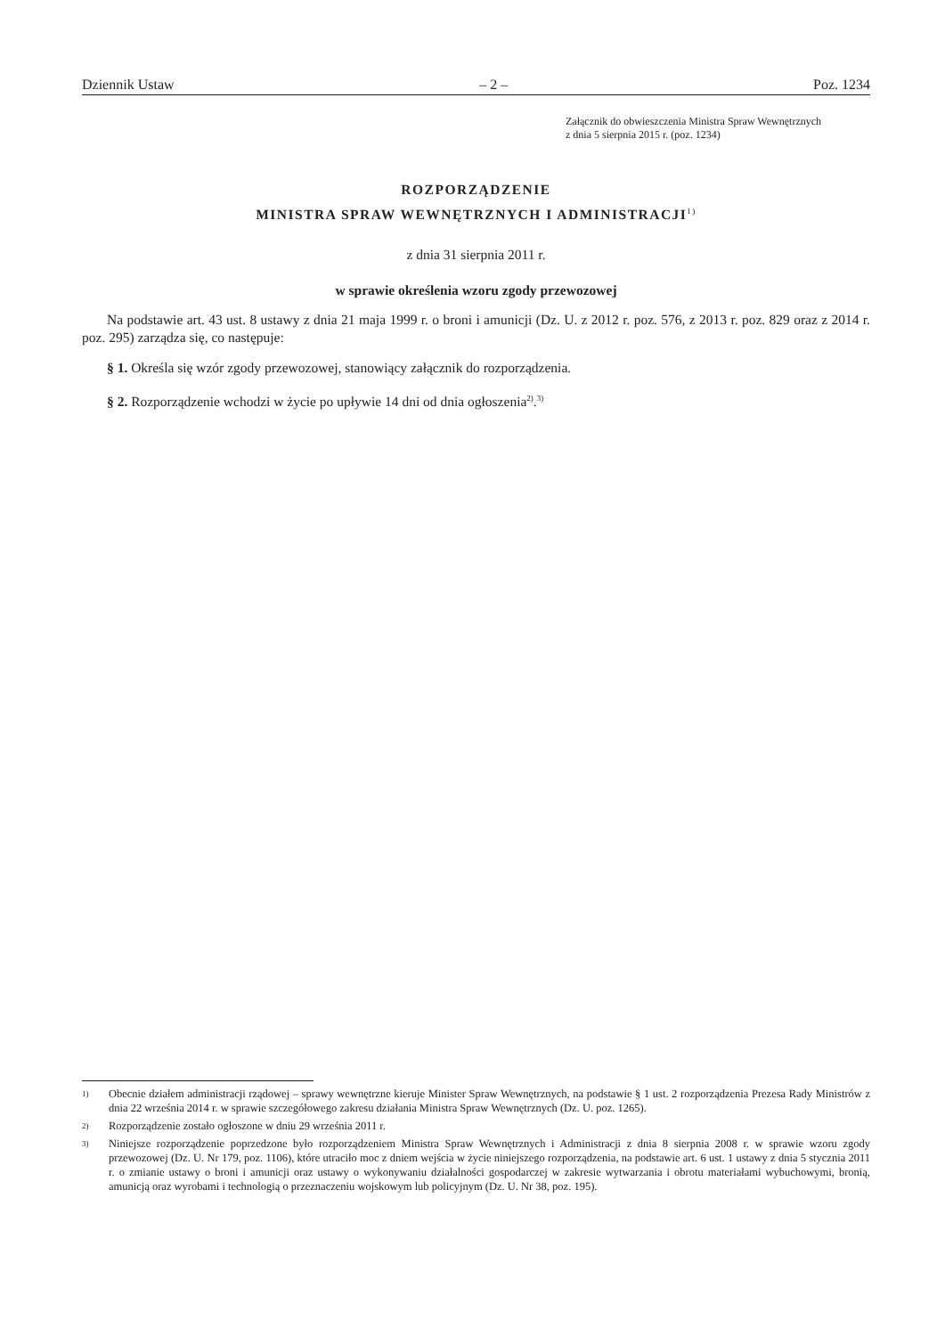Dziennik Ustaw – 2 – Poz. 1234
Załącznik do obwieszczenia Ministra Spraw Wewnętrznych
z dnia 5 sierpnia 2015 r. (poz. 1234)
ROZPORZĄDZENIE
MINISTRA SPRAW WEWNĘTRZNYCH I ADMINISTRACJI<sup>1)</sup>
z dnia 31 sierpnia 2011 r.
w sprawie określenia wzoru zgody przewozowej
Na podstawie art. 43 ust. 8 ustawy z dnia 21 maja 1999 r. o broni i amunicji (Dz. U. z 2012 r. poz. 576, z 2013 r. poz. 829 oraz z 2014 r. poz. 295) zarządza się, co następuje:
§ 1. Określa się wzór zgody przewozowej, stanowiący załącznik do rozporządzenia.
§ 2. Rozporządzenie wchodzi w życie po upływie 14 dni od dnia ogłoszenia<sup>2)</sup>.<sup>3)</sup>
<sup>1)</sup> Obecnie działem administracji rządowej – sprawy wewnętrzne kieruje Minister Spraw Wewnętrznych, na podstawie § 1 ust. 2 rozporządzenia Prezesa Rady Ministrów z dnia 22 września 2014 r. w sprawie szczegółowego zakresu działania Ministra Spraw Wewnętrznych (Dz. U. poz. 1265).
<sup>2)</sup> Rozporządzenie zostało ogłoszone w dniu 29 września 2011 r.
<sup>3)</sup> Niniejsze rozporządzenie poprzedzone było rozporządzeniem Ministra Spraw Wewnętrznych i Administracji z dnia 8 sierpnia 2008 r. w sprawie wzoru zgody przewozowej (Dz. U. Nr 179, poz. 1106), które utraciło moc z dniem wejścia w życie niniejszego rozporządzenia, na podstawie art. 6 ust. 1 ustawy z dnia 5 stycznia 2011 r. o zmianie ustawy o broni i amunicji oraz ustawy o wykonywaniu działalności gospodarczej w zakresie wytwarzania i obrotu materiałami wybuchowymi, bronią, amunicją oraz wyrobami i technologią o przeznaczeniu wojskowym lub policyjnym (Dz. U. Nr 38, poz. 195).